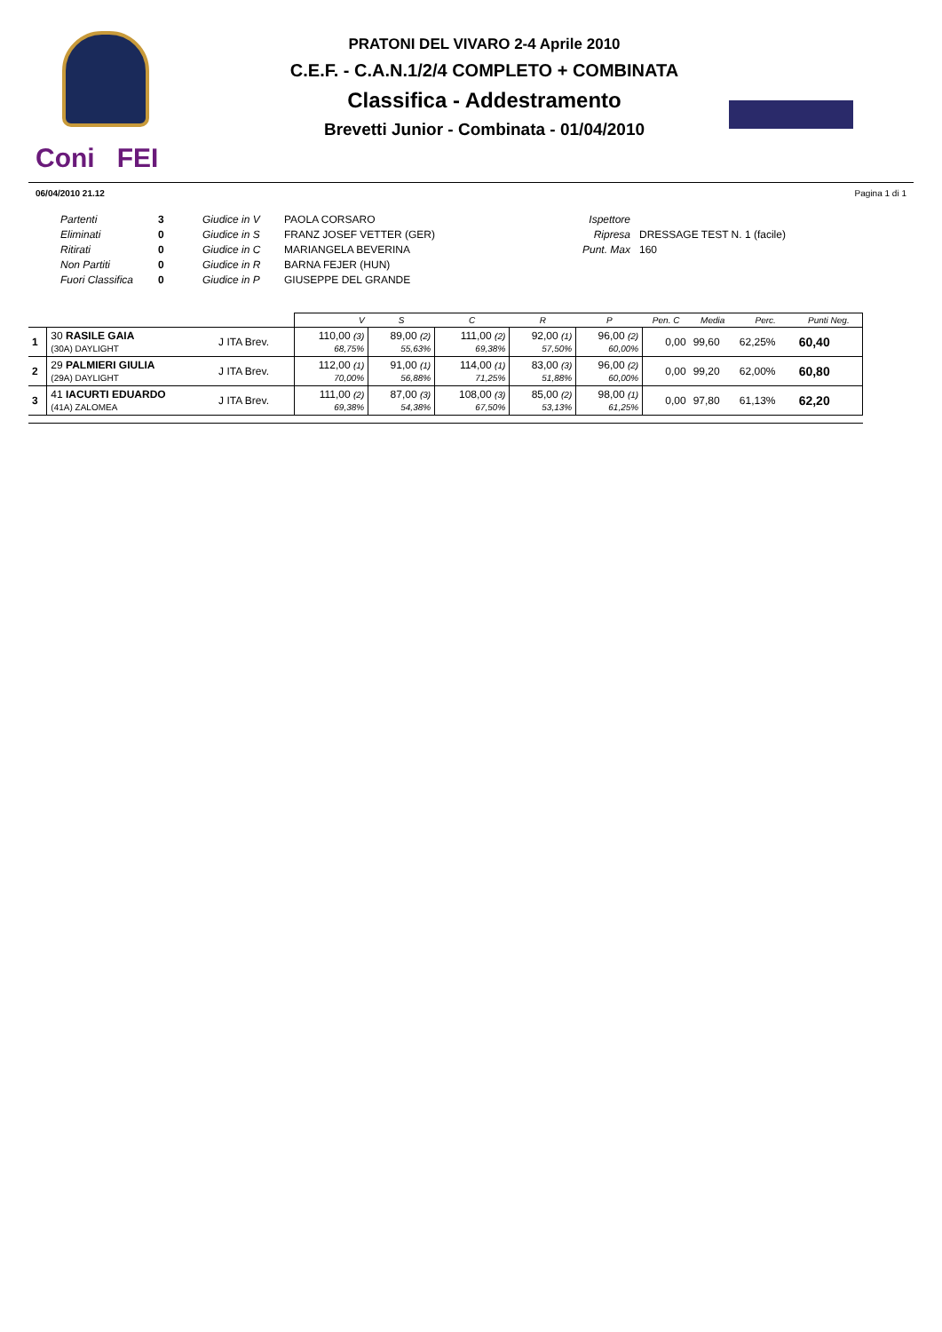Coni FEI
PRATONI DEL VIVARO 2-4 Aprile 2010
C.E.F. - C.A.N.1/2/4 COMPLETO + COMBINATA
Classifica - Addestramento
Brevetti Junior - Combinata - 01/04/2010
06/04/2010 21.12 Pagina 1 di 1
Partenti
Eliminati
Ritirati
Non Partiti
Fuori Classifica
3
0
0
0
0
Giudice in V
Giudice in S
Giudice in C
Giudice in R
Giudice in P
PAOLA CORSARO
FRANZ JOSEF VETTER (GER)
MARIANGELA BEVERINA
BARNA FEJER (HUN)
GIUSEPPE DEL GRANDE
Ispettore
Ripresa
Punt. Max
DRESSAGE TEST N. 1 (facile)
160
| | | | V | S | C | R | P | Pen. C | Media | Perc. | Punti Neg. |
| --- | --- | --- | --- | --- | --- | --- | --- | --- | --- | --- | --- |
| 1 | 30 RASILE GAIA (30A) DAYLIGHT | J ITA Brev. | 110,00 (3) 68,75% | 89,00 (2) 55,63% | 111,00 (2) 69,38% | 92,00 (1) 57,50% | 96,00 (2) 60,00% | 0,00 | 99,60 | 62,25% | 60,40 |
| 2 | 29 PALMIERI GIULIA (29A) DAYLIGHT | J ITA Brev. | 112,00 (1) 70,00% | 91,00 (1) 56,88% | 114,00 (1) 71,25% | 83,00 (3) 51,88% | 96,00 (2) 60,00% | 0,00 | 99,20 | 62,00% | 60,80 |
| 3 | 41 IACURTI EDUARDO (41A) ZALOMEA | J ITA Brev. | 111,00 (2) 69,38% | 87,00 (3) 54,38% | 108,00 (3) 67,50% | 85,00 (2) 53,13% | 98,00 (1) 61,25% | 0,00 | 97,80 | 61,13% | 62,20 |